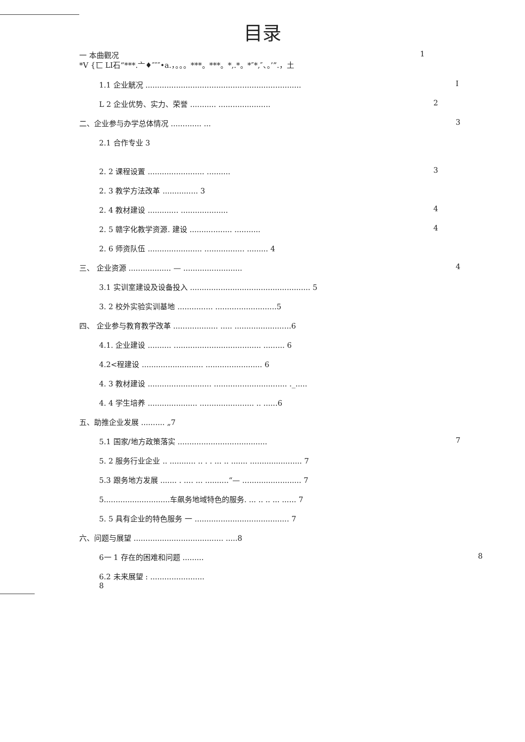目录
一 本曲觀况 1
*V {匸 LI石“***.亠♦″″″•a.，。。。***。***。*,.*。*″*,″、。’”.，土
1.1 企业觥况 .................................................................. I
L 2 企业优势、实力、荣誉 ........... ...................... 2
二、企业参与办学总体情况 ............. ... 3
2.1 合作专业 3
2. 2 课程设置 ........................ .......... 3
2. 3 教学方法改革 ............... 3
2. 4 教材建设 ............. .................... 4
2. 5 赣字化教学资源. 建设 .................. ........... 4
2. 6 师资队伍 ....................... ................. ......... 4
三、 企业资源 .................. — ......................... 4
3.1 实训室建设及设备投入 ................................................... 5
3. 2 校外实验实训基地 ............... ..........................5
四、 企业参与教育教学改革 ................... ..... ........................6
4.1. 企业建设 .......... ..................................... ......... 6
4.2<程建设 .......................... ........................ 6
4. 3 教材建设 ........................... ............................... ._.....
4. 4 学生培养 ..................... ....................... .. ......6
五、助推企业发展 .......... „7
5.1 国家/地方政策落实 ...................................... 7
5. 2 服务行业企业 .. ........... .. . . ... .. ....... ...................... 7
5.3 跟务地方发展 ....... . .... ... ..........“— ......................... 7
5............................车飙务地域特色的服务. ... .. .. ... ...... 7
5. 5 具有企业的特色服务 一 ........................................ 7
六、问题与展望 ...................................... .....8
6一 1 存在的困难和问题 ......... 8
6.2 未来展望 : ....................... 8